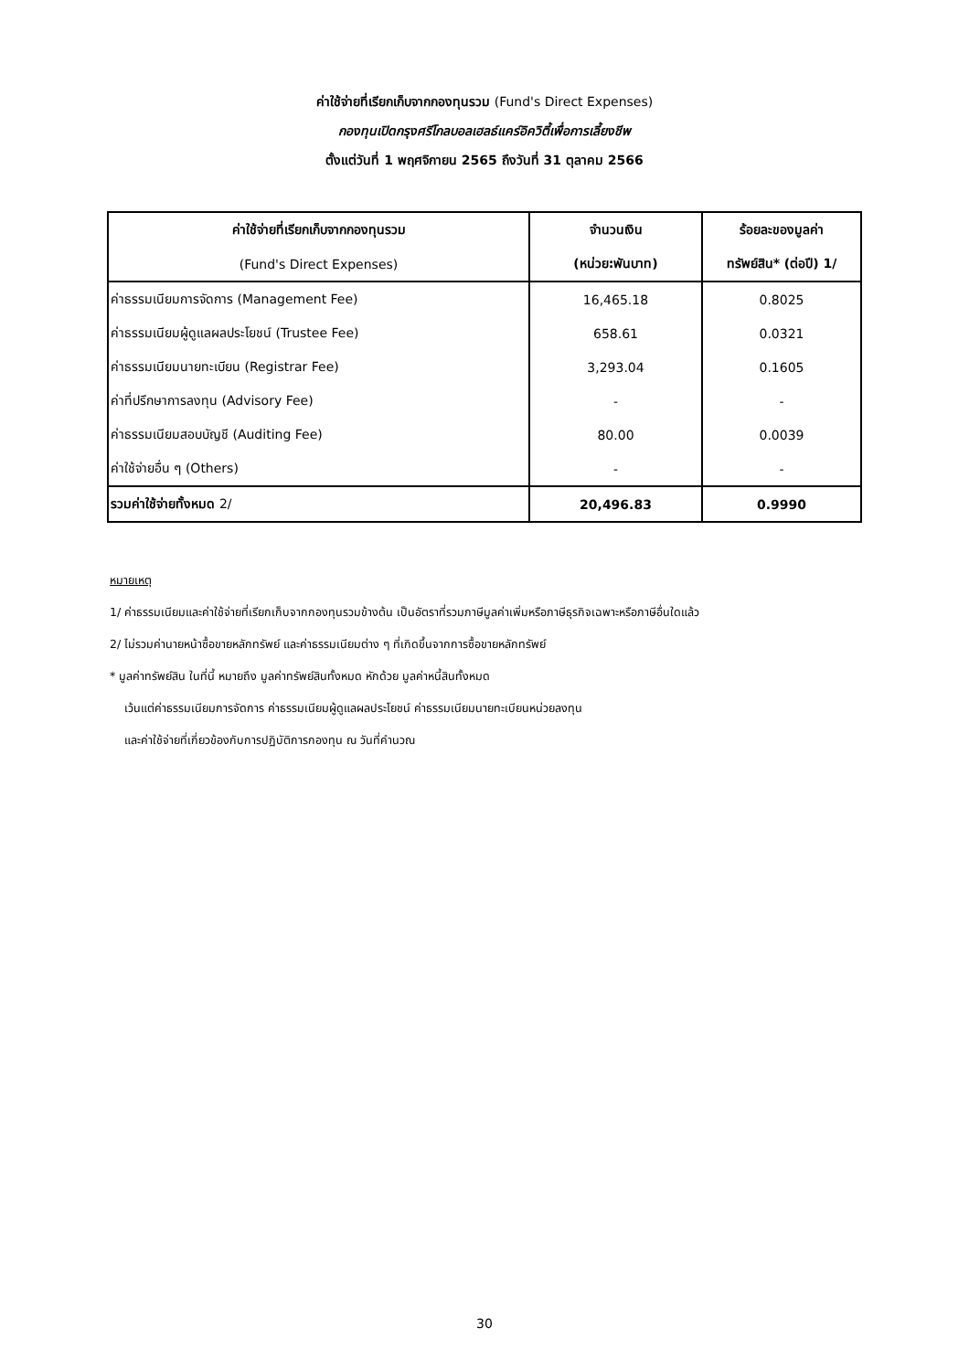ค่าใช้จ่ายที่เรียกเก็บจากกองทุนรวม (Fund's Direct Expenses)
กองทุนเปิดกรุงศรีโกลบอลเฮลธ์แคร์อิควิตี้เพื่อการเลี้ยงชีพ
ตั้งแต่วันที่ 1 พฤศจิกายน 2565 ถึงวันที่ 31 ตุลาคม 2566
| ค่าใช้จ่ายที่เรียกเก็บจากกองทุนรวม | จำนวนเงิน | ร้อยละของมูลค่า |
| --- | --- | --- |
| (Fund's Direct Expenses) | (หน่วย:พันบาท) | ทรัพย์สิน* (ต่อปี) 1/ |
| ค่าธรรมเนียมการจัดการ (Management Fee) | 16,465.18 | 0.8025 |
| ค่าธรรมเนียมผู้ดูแลผลประโยชน์ (Trustee Fee) | 658.61 | 0.0321 |
| ค่าธรรมเนียมนายทะเบียน (Registrar Fee) | 3,293.04 | 0.1605 |
| ค่าที่ปรึกษาการลงทุน (Advisory Fee) | - | - |
| ค่าธรรมเนียมสอบบัญชี (Auditing Fee) | 80.00 | 0.0039 |
| ค่าใช้จ่ายอื่น ๆ (Others) | - | - |
| รวมค่าใช้จ่ายทั้งหมด 2/ | 20,496.83 | 0.9990 |
หมายเหตุ
1/ ค่าธรรมเนียมและค่าใช้จ่ายที่เรียกเก็บจากกองทุนรวมข้างต้น เป็นอัตราที่รวมภาษีมูลค่าเพิ่มหรือภาษีธุรกิจเฉพาะหรือภาษีอื่นใดแล้ว
2/ ไม่รวมค่านายหน้าซื้อขายหลักทรัพย์ และค่าธรรมเนียมต่าง ๆ ที่เกิดขึ้นจากการซื้อขายหลักทรัพย์
* มูลค่าทรัพย์สิน ในที่นี้ หมายถึง มูลค่าทรัพย์สินทั้งหมด หักด้วย มูลค่าหนี้สินทั้งหมด
เว้นแต่ค่าธรรมเนียมการจัดการ ค่าธรรมเนียมผู้ดูแลผลประโยชน์ ค่าธรรมเนียมนายทะเบียนหน่วยลงทุน
และค่าใช้จ่ายที่เกี่ยวข้องกับการปฏิบัติการกองทุน ณ วันที่คำนวณ
30